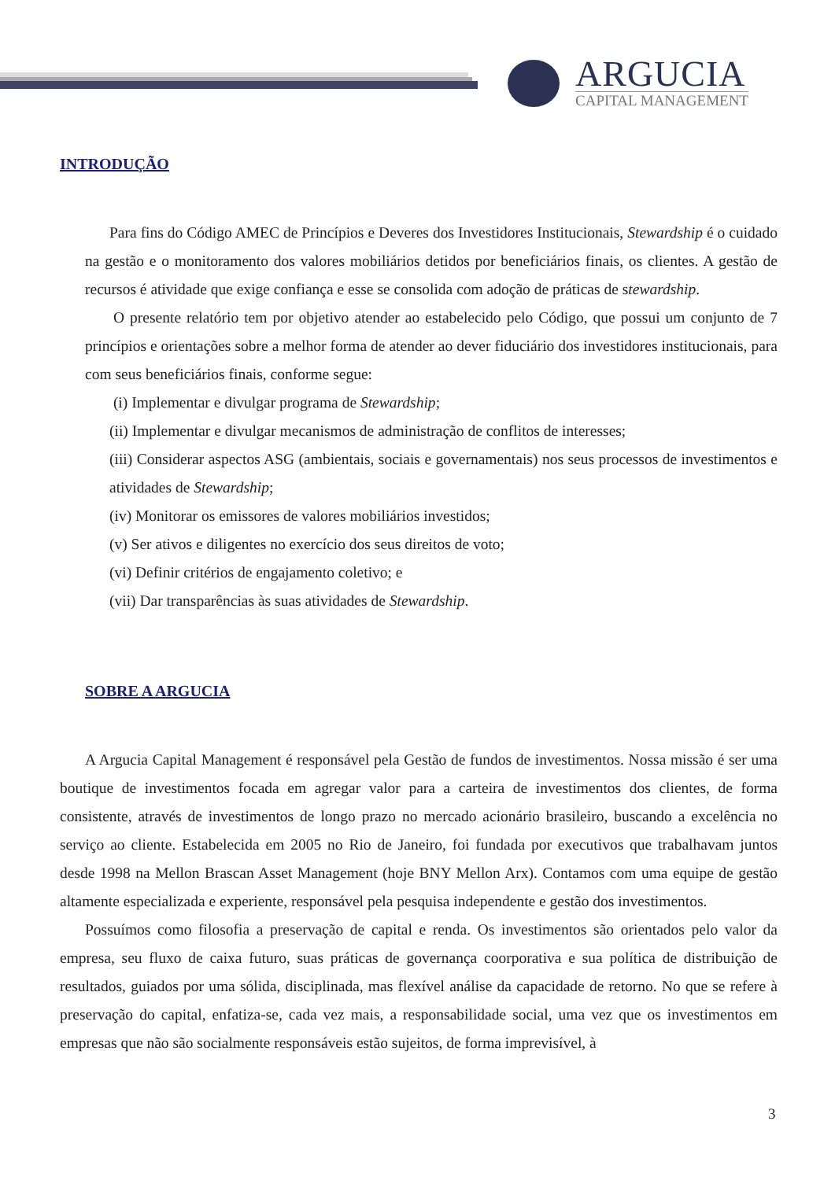ARGUCIA
CAPITAL MANAGEMENT
INTRODUÇÃO
Para fins do Código AMEC de Princípios e Deveres dos Investidores Institucionais, Stewardship é o cuidado na gestão e o monitoramento dos valores mobiliários detidos por beneficiários finais, os clientes. A gestão de recursos é atividade que exige confiança e esse se consolida com adoção de práticas de stewardship.
O presente relatório tem por objetivo atender ao estabelecido pelo Código, que possui um conjunto de 7 princípios e orientações sobre a melhor forma de atender ao dever fiduciário dos investidores institucionais, para com seus beneficiários finais, conforme segue:
(i) Implementar e divulgar programa de Stewardship;
(ii) Implementar e divulgar mecanismos de administração de conflitos de interesses;
(iii) Considerar aspectos ASG (ambientais, sociais e governamentais) nos seus processos de investimentos e atividades de Stewardship;
(iv) Monitorar os emissores de valores mobiliários investidos;
(v) Ser ativos e diligentes no exercício dos seus direitos de voto;
(vi) Definir critérios de engajamento coletivo; e
(vii) Dar transparências às suas atividades de Stewardship.
SOBRE A ARGUCIA
A Argucia Capital Management é responsável pela Gestão de fundos de investimentos. Nossa missão é ser uma boutique de investimentos focada em agregar valor para a carteira de investimentos dos clientes, de forma consistente, através de investimentos de longo prazo no mercado acionário brasileiro, buscando a excelência no serviço ao cliente. Estabelecida em 2005 no Rio de Janeiro, foi fundada por executivos que trabalhavam juntos desde 1998 na Mellon Brascan Asset Management (hoje BNY Mellon Arx). Contamos com uma equipe de gestão altamente especializada e experiente, responsável pela pesquisa independente e gestão dos investimentos.
Possuímos como filosofia a preservação de capital e renda. Os investimentos são orientados pelo valor da empresa, seu fluxo de caixa futuro, suas práticas de governança coorporativa e sua política de distribuição de resultados, guiados por uma sólida, disciplinada, mas flexível análise da capacidade de retorno. No que se refere à preservação do capital, enfatiza-se, cada vez mais, a responsabilidade social, uma vez que os investimentos em empresas que não são socialmente responsáveis estão sujeitos, de forma imprevisível, à
3